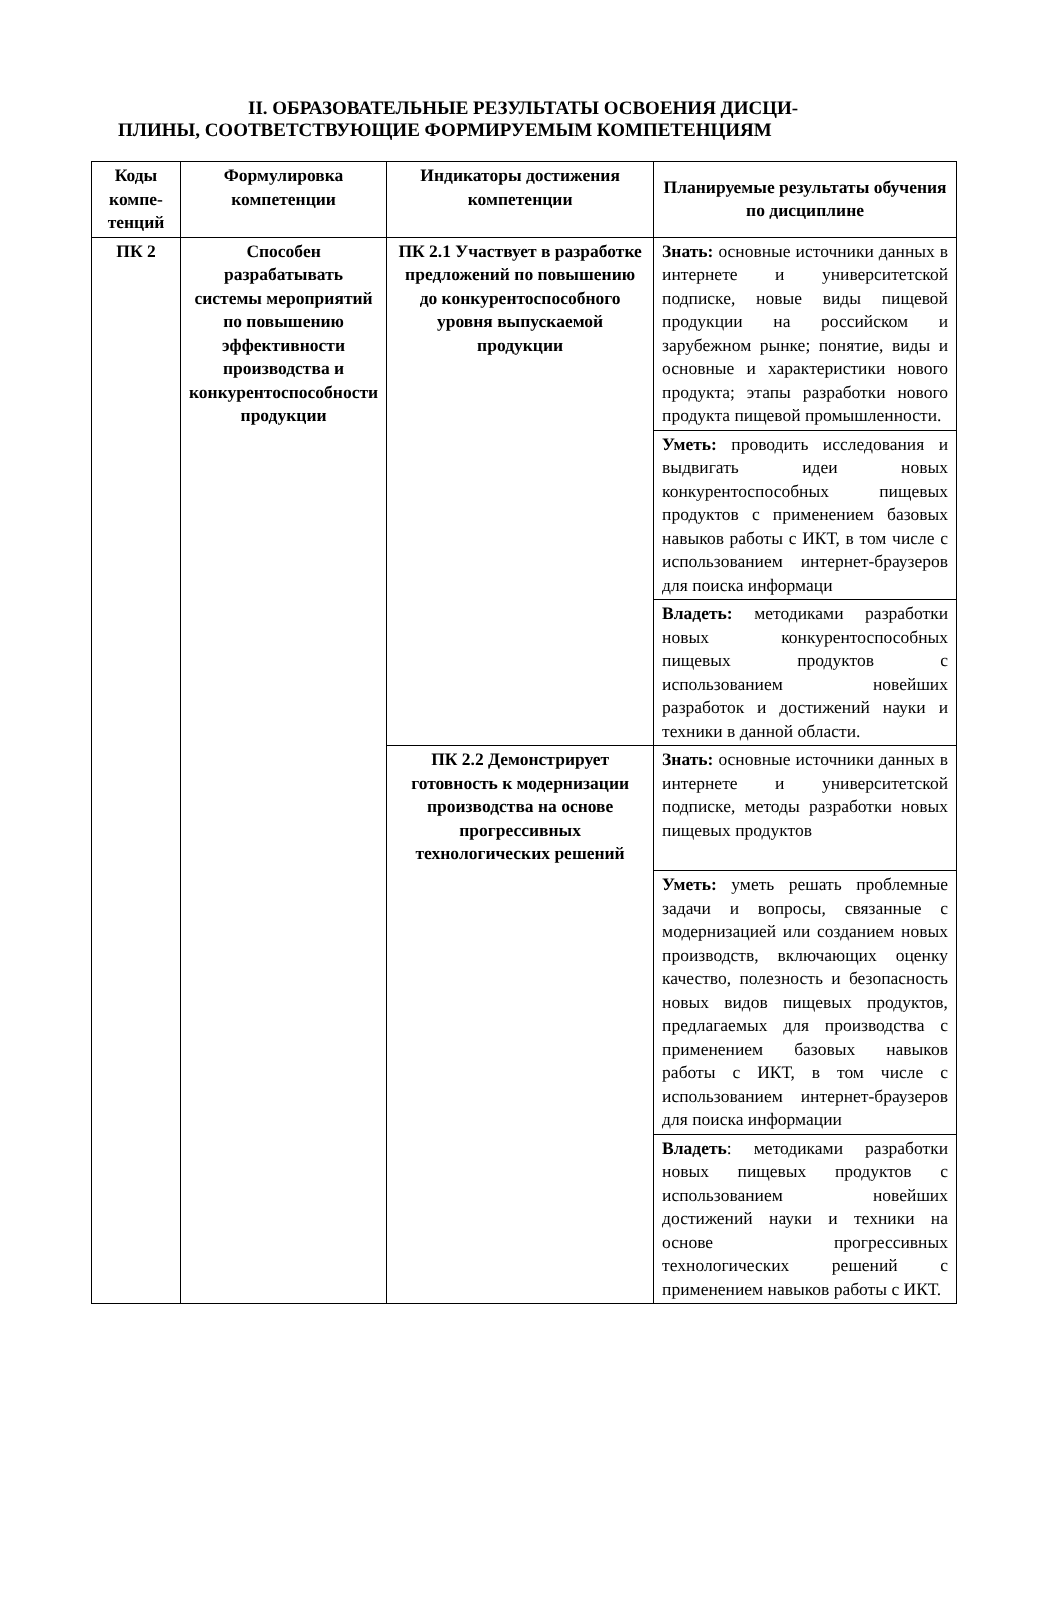II. ОБРАЗОВАТЕЛЬНЫЕ РЕЗУЛЬТАТЫ ОСВОЕНИЯ ДИСЦИ-
ПЛИНЫ, СООТВЕТСТВУЮЩИЕ ФОРМИРУЕМЫМ КОМПЕТЕНЦИЯМ
| Коды компе-тенций | Формулировка компетенции | Индикаторы достижения компетенции | Планируемые результаты обучения по дисциплине |
| --- | --- | --- | --- |
| ПК 2 | Способен разрабатывать системы мероприятий по повышению эффективности производства и конкурентоспособности продукции | ПК 2.1 Участвует в разработке предложений по повышению до конкурентоспособного уровня выпускаемой продукции | Знать: основные источники данных в интернете и университетской подписке, новые виды пищевой продукции на российском и зарубежном рынке; понятие, виды и основные и характеристики нового продукта; этапы разработки нового продукта пищевой промышленности. |
| | | | Уметь: проводить исследования и выдвигать идеи новых конкурентоспособных пищевых продуктов с применением базовых навыков работы с ИКТ, в том числе с использованием интернет-браузеров для поиска информаци |
| | | | Владеть: методиками разработки новых конкурентоспособных пищевых продуктов с использованием новейших разработок и достижений науки и техники в данной области. |
| | | ПК 2.2 Демонстрирует готовность к модернизации производства на основе прогрессивных технологических решений | Знать: основные источники данных в интернете и университетской подписке, методы разработки новых пищевых продуктов |
| | | | Уметь: уметь решать проблемные задачи и вопросы, связанные с модернизацией или созданием новых производств, включающих оценку качество, полезность и безопасность новых видов пищевых продуктов, предлагаемых для производства с применением базовых навыков работы с ИКТ, в том числе с использованием интернет-браузеров для поиска информации |
| | | | Владеть : методиками разработки новых пищевых продуктов с использованием новейших достижений науки и техники на основе прогрессивных технологических решений с применением навыков работы с ИКТ. |